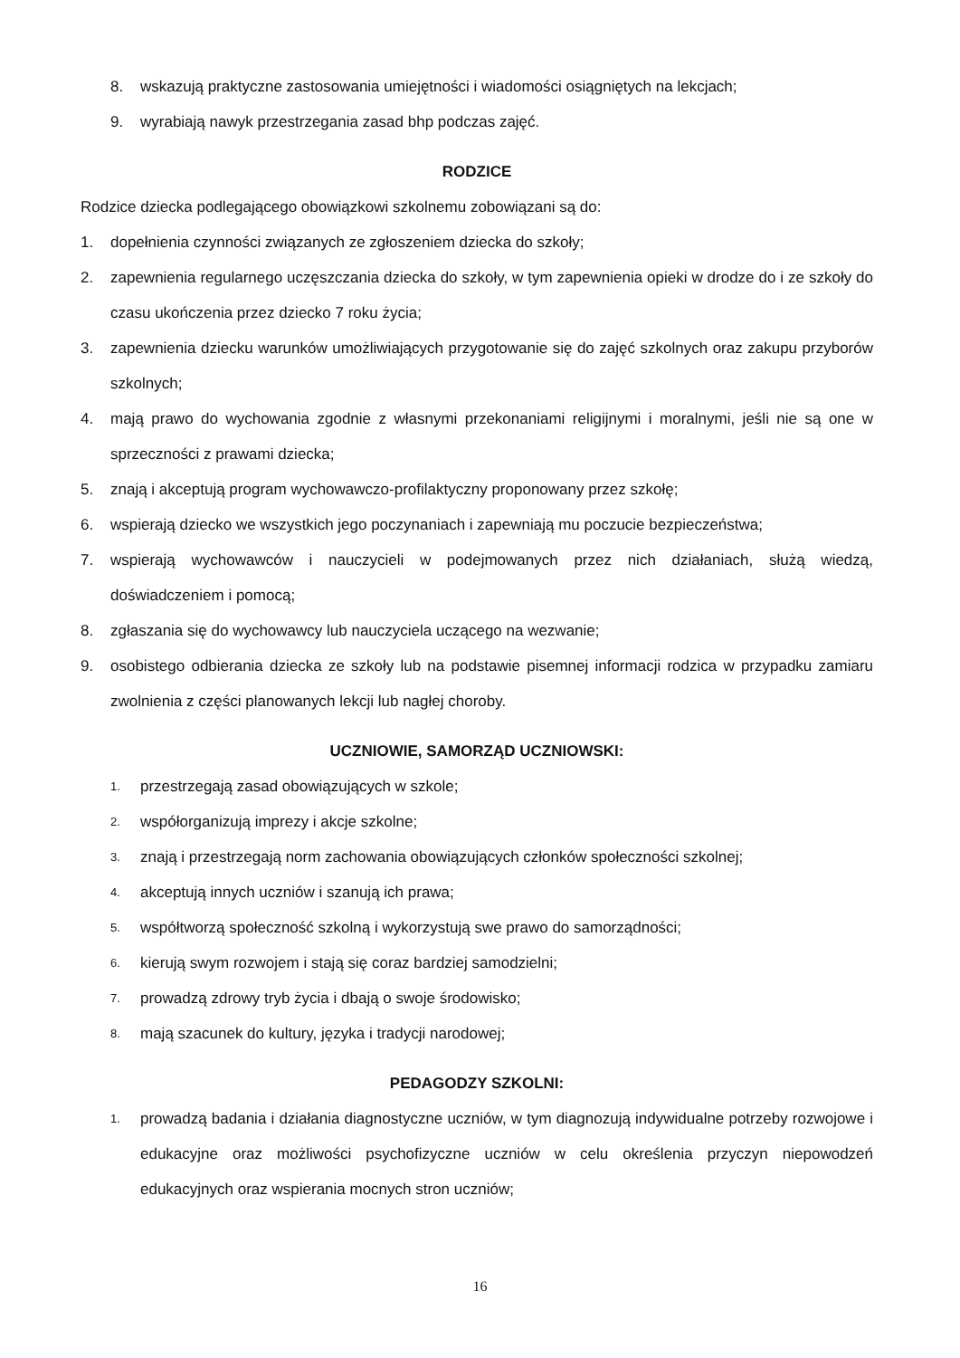8. wskazują praktyczne zastosowania umiejętności i wiadomości osiągniętych na lekcjach;
9. wyrabiają nawyk przestrzegania zasad bhp podczas zajęć.
RODZICE
Rodzice dziecka podlegającego obowiązkowi szkolnemu zobowiązani są do:
1. dopełnienia czynności związanych ze zgłoszeniem dziecka do szkoły;
2. zapewnienia regularnego uczęszczania dziecka do szkoły, w tym zapewnienia opieki w drodze do i ze szkoły do czasu ukończenia przez dziecko 7 roku życia;
3. zapewnienia dziecku warunków umożliwiających przygotowanie się do zajęć szkolnych oraz zakupu przyborów szkolnych;
4. mają prawo do wychowania zgodnie z własnymi przekonaniami religijnymi i moralnymi, jeśli nie są one w sprzeczności z prawami dziecka;
5. znają i akceptują program wychowawczo-profilaktyczny proponowany przez szkołę;
6. wspierają dziecko we wszystkich jego poczynaniach i zapewniają mu poczucie bezpieczeństwa;
7. wspierają wychowawców i nauczycieli w podejmowanych przez nich działaniach, służą wiedzą, doświadczeniem i pomocą;
8. zgłaszania się do wychowawcy lub nauczyciela uczącego na wezwanie;
9. osobistego odbierania dziecka ze szkoły lub na podstawie pisemnej informacji rodzica w przypadku zamiaru zwolnienia z części planowanych lekcji lub nagłej choroby.
UCZNIOWIE, SAMORZĄD UCZNIOWSKI:
1. przestrzegają zasad obowiązujących w szkole;
2. współorganizują imprezy i akcje szkolne;
3. znają i przestrzegają norm zachowania obowiązujących członków społeczności szkolnej;
4. akceptują innych uczniów i szanują ich prawa;
5. współtworzą społeczność szkolną i wykorzystują swe prawo do samorządności;
6. kierują swym rozwojem i stają się coraz bardziej samodzielni;
7. prowadzą zdrowy tryb życia i dbają o swoje środowisko;
8. mają szacunek do kultury, języka i tradycji narodowej;
PEDAGODZY SZKOLNI:
1. prowadzą badania i działania diagnostyczne uczniów, w tym diagnozują indywidualne potrzeby rozwojowe i edukacyjne oraz możliwości psychofizyczne uczniów w celu określenia przyczyn niepowodzeń edukacyjnych oraz wspierania mocnych stron uczniów;
16